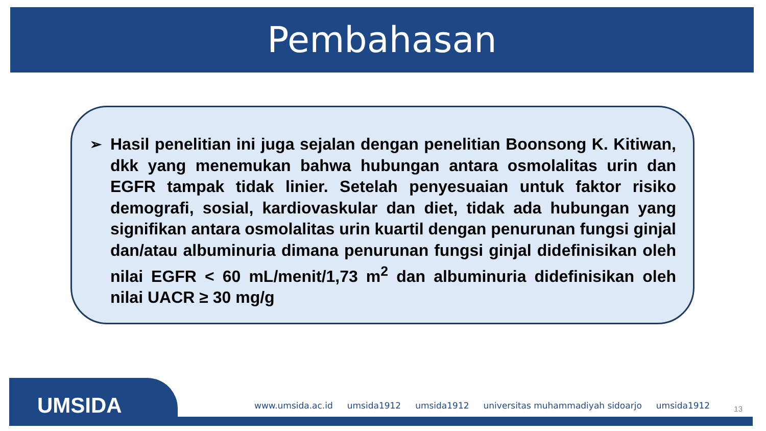Pembahasan
➢ Hasil penelitian ini juga sejalan dengan penelitian Boonsong K. Kitiwan, dkk yang menemukan bahwa hubungan antara osmolalitas urin dan EGFR tampak tidak linier. Setelah penyesuaian untuk faktor risiko demografi, sosial, kardiovaskular dan diet, tidak ada hubungan yang signifikan antara osmolalitas urin kuartil dengan penurunan fungsi ginjal dan/atau albuminuria dimana penurunan fungsi ginjal didefinisikan oleh nilai EGFR < 60 mL/menit/1,73 m<sup>2</sup> dan albuminuria didefinisikan oleh nilai UACR ≥ 30 mg/g
UMSIDA
www.umsida.ac.id umsida1912 umsida1912 universitas muhammadiyah sidoarjo umsida1912
13